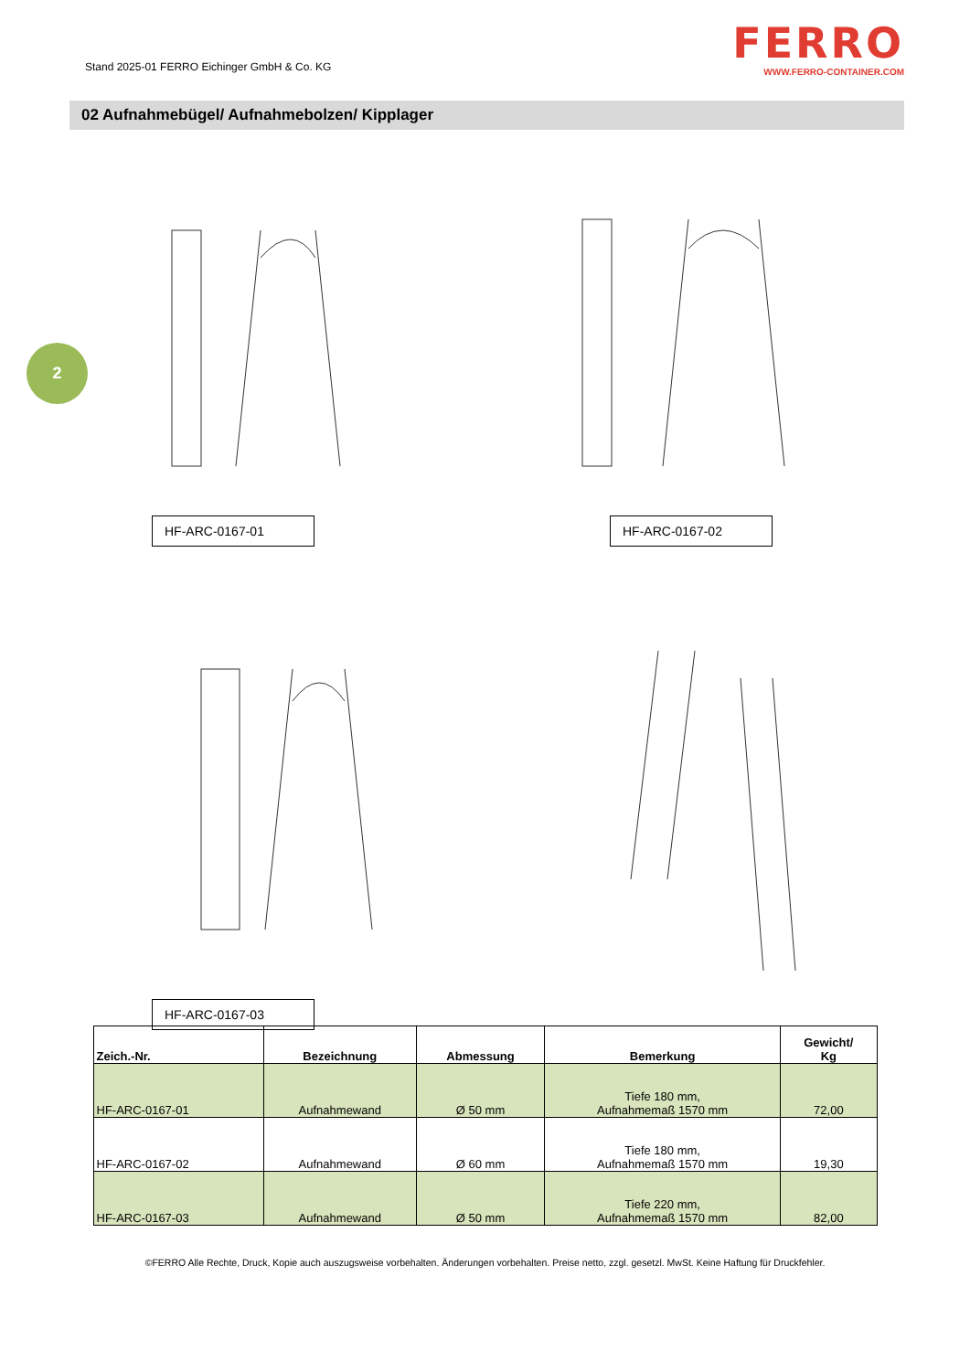Stand 2025-01 FERRO Eichinger GmbH & Co. KG
FERRO
WWW.FERRO-CONTAINER.COM
02 Aufnahmebügel/ Aufnahmebolzen/ Kipplager
2
HF-ARC-0167-01 HF-ARC-0167-02
HF-ARC-0167-03
| Zeich.-Nr. | Bezeichnung | Abmessung | Bemerkung | Gewicht/ Kg |
| --- | --- | --- | --- | --- |
| HF-ARC-0167-01 | Aufnahmewand | Ø 50 mm | Tiefe 180 mm, Aufnahmemaß 1570 mm | 72,00 |
| HF-ARC-0167-02 | Aufnahmewand | Ø 60 mm | Tiefe 180 mm, Aufnahmemaß 1570 mm | 19,30 |
| HF-ARC-0167-03 | Aufnahmewand | Ø 50 mm | Tiefe 220 mm, Aufnahmemaß 1570 mm | 82,00 |
©FERRO Alle Rechte, Druck, Kopie auch auszugsweise vorbehalten. Änderungen vorbehalten. Preise netto, zzgl. gesetzl. MwSt. Keine Haftung für Druckfehler.